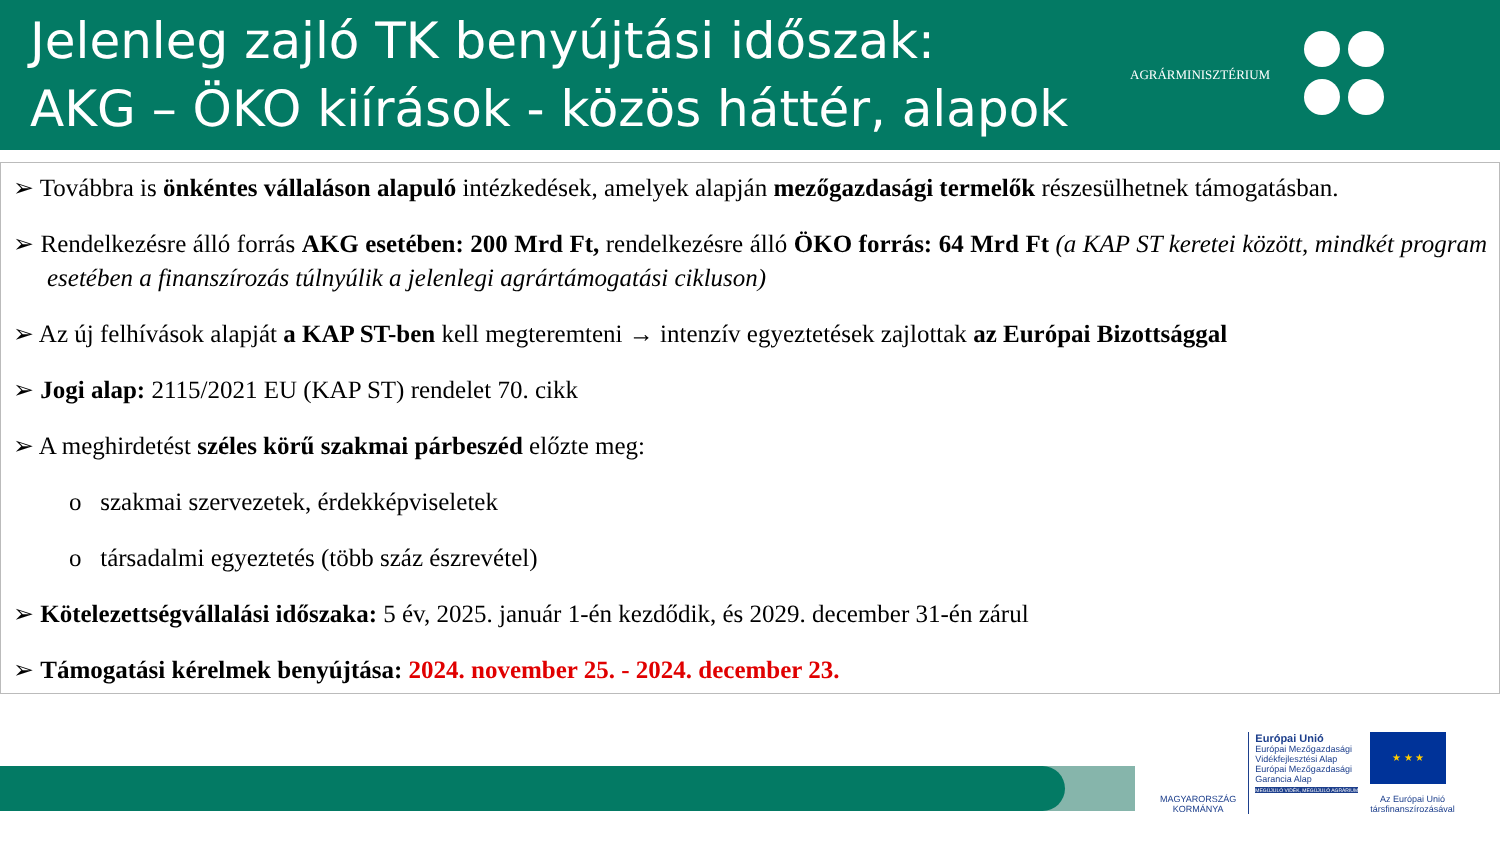Jelenleg zajló TK benyújtási időszak:
AKG – ÖKO kiírások - közös háttér, alapok
AGRÁRMINISZTÉRIUM
➢ Továbbra is önkéntes vállaláson alapuló intézkedések, amelyek alapján mezőgazdasági termelők részesülhetnek támogatásban.
➢ Rendelkezésre álló forrás AKG esetében: 200 Mrd Ft, rendelkezésre álló ÖKO forrás: 64 Mrd Ft (a KAP ST keretei között, mindkét program esetében a finanszírozás túlnyúlik a jelenlegi agrártámogatási cikluson)
➢ Az új felhívások alapját a KAP ST-ben kell megteremteni → intenzív egyeztetések zajlottak az Európai Bizottsággal
➢ Jogi alap: 2115/2021 EU (KAP ST) rendelet 70. cikk
➢ A meghirdetést széles körű szakmai párbeszéd előzte meg:
o szakmai szervezetek, érdekképviseletek
o társadalmi egyeztetés (több száz észrevétel)
➢ Kötelezettségvállalási időszaka: 5 év, 2025. január 1-én kezdődik, és 2029. december 31-én zárul
➢ Támogatási kérelmek benyújtása: 2024. november 25. - 2024. december 23.
MAGYARORSZÁG
KORMÁNYA
Európai Unió
Európai Mezőgazdasági
Vidékfejlesztési Alap
Európai Mezőgazdasági
Garancia Alap
MEGÚJULÓ VIDÉK, MEGÚJULÓ AGRÁRIUM
★ ★ ★
Az Európai Unió
társfinanszírozásával